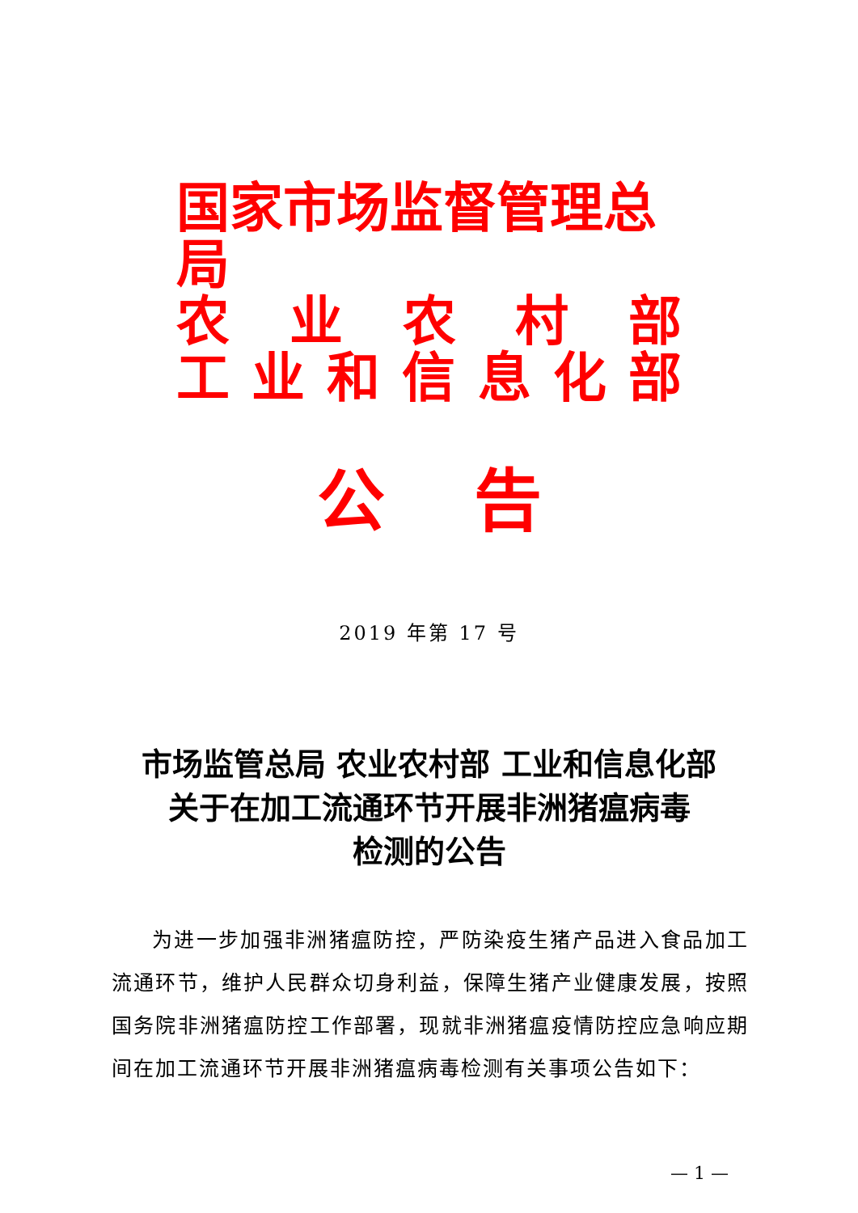国家市场监督管理总局
农业农村部
工业和信息化部
公告
2019 年第 17 号
市场监管总局 农业农村部 工业和信息化部
关于在加工流通环节开展非洲猪瘟病毒
检测的公告
为进一步加强非洲猪瘟防控，严防染疫生猪产品进入食品加工流通环节，维护人民群众切身利益，保障生猪产业健康发展，按照国务院非洲猪瘟防控工作部署，现就非洲猪瘟疫情防控应急响应期间在加工流通环节开展非洲猪瘟病毒检测有关事项公告如下：
— 1 —